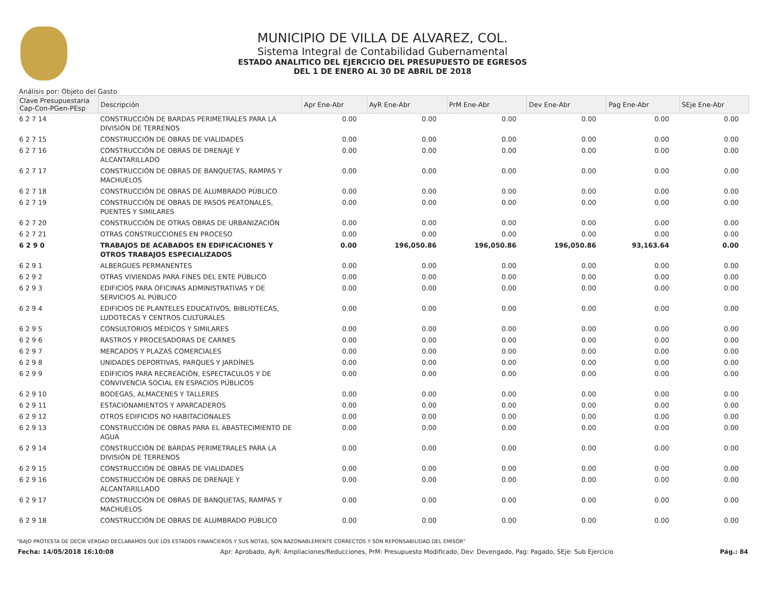MUNICIPIO DE VILLA DE ALVAREZ, COL.
Sistema Integral de Contabilidad Gubernamental
ESTADO ANALITICO DEL EJERCICIO DEL PRESUPUESTO DE EGRESOS
DEL 1 DE ENERO AL 30 DE ABRIL DE 2018
Análisis por: Objeto del Gasto
| Clave Presupuestaria Cap-Con-PGen-PEsp | Descripción | Apr Ene-Abr | AyR Ene-Abr | PrM Ene-Abr | Dev Ene-Abr | Pag Ene-Abr | SEje Ene-Abr |
| --- | --- | --- | --- | --- | --- | --- | --- |
| 6 2 7 14 | CONSTRUCCIÓN DE BARDAS PERIMETRALES PARA LA DIVISIÓN DE TERRENOS | 0.00 | 0.00 | 0.00 | 0.00 | 0.00 | 0.00 |
| 6 2 7 15 | CONSTRUCCIÓN DE OBRAS DE VIALIDADES | 0.00 | 0.00 | 0.00 | 0.00 | 0.00 | 0.00 |
| 6 2 7 16 | CONSTRUCCIÓN DE OBRAS DE DRENAJE Y ALCANTARILLADO | 0.00 | 0.00 | 0.00 | 0.00 | 0.00 | 0.00 |
| 6 2 7 17 | CONSTRUCCIÓN DE OBRAS DE BANQUETAS, RAMPAS Y MACHUELOS | 0.00 | 0.00 | 0.00 | 0.00 | 0.00 | 0.00 |
| 6 2 7 18 | CONSTRUCCIÓN DE OBRAS DE ALUMBRADO PÚBLICO | 0.00 | 0.00 | 0.00 | 0.00 | 0.00 | 0.00 |
| 6 2 7 19 | CONSTRUCCIÓN DE OBRAS DE PASOS PEATONALES, PUENTES Y SIMILARES | 0.00 | 0.00 | 0.00 | 0.00 | 0.00 | 0.00 |
| 6 2 7 20 | CONSTRUCCIÓN DE OTRAS OBRAS DE URBANIZACIÓN | 0.00 | 0.00 | 0.00 | 0.00 | 0.00 | 0.00 |
| 6 2 7 21 | OTRAS CONSTRUCCIONES EN PROCESO | 0.00 | 0.00 | 0.00 | 0.00 | 0.00 | 0.00 |
| 6 2 9 0 | TRABAJOS DE ACABADOS EN EDIFICACIONES Y OTROS TRABAJOS ESPECIALIZADOS | 0.00 | 196,050.86 | 196,050.86 | 196,050.86 | 93,163.64 | 0.00 |
| 6 2 9 1 | ALBERGUES PERMANENTES | 0.00 | 0.00 | 0.00 | 0.00 | 0.00 | 0.00 |
| 6 2 9 2 | OTRAS VIVIENDAS PARA FINES DEL ENTE PÚBLICO | 0.00 | 0.00 | 0.00 | 0.00 | 0.00 | 0.00 |
| 6 2 9 3 | EDIFICIOS PARA OFICINAS ADMINISTRATIVAS Y DE SERVICIOS AL PÚBLICO | 0.00 | 0.00 | 0.00 | 0.00 | 0.00 | 0.00 |
| 6 2 9 4 | EDIFICIOS DE PLANTELES EDUCATIVOS, BIBLIOTECAS, LUDOTECAS Y CENTROS CULTURALES | 0.00 | 0.00 | 0.00 | 0.00 | 0.00 | 0.00 |
| 6 2 9 5 | CONSULTORIOS MÉDICOS Y SIMILARES | 0.00 | 0.00 | 0.00 | 0.00 | 0.00 | 0.00 |
| 6 2 9 6 | RASTROS Y PROCESADORAS DE CARNES | 0.00 | 0.00 | 0.00 | 0.00 | 0.00 | 0.00 |
| 6 2 9 7 | MERCADOS Y PLAZAS COMERCIALES | 0.00 | 0.00 | 0.00 | 0.00 | 0.00 | 0.00 |
| 6 2 9 8 | UNIDADES DEPORTIVAS, PARQUES Y JARDÍNES | 0.00 | 0.00 | 0.00 | 0.00 | 0.00 | 0.00 |
| 6 2 9 9 | EDIFICIOS PARA RECREACIÓN, ESPECTACULOS Y DE CONVIVENCIA SOCIAL EN ESPACIOS PÚBLICOS | 0.00 | 0.00 | 0.00 | 0.00 | 0.00 | 0.00 |
| 6 2 9 10 | BODEGAS, ALMACENES Y TALLERES | 0.00 | 0.00 | 0.00 | 0.00 | 0.00 | 0.00 |
| 6 2 9 11 | ESTACIONAMIENTOS Y APARCADEROS | 0.00 | 0.00 | 0.00 | 0.00 | 0.00 | 0.00 |
| 6 2 9 12 | OTROS EDIFICIOS NO HABITACIONALES | 0.00 | 0.00 | 0.00 | 0.00 | 0.00 | 0.00 |
| 6 2 9 13 | CONSTRUCCIÓN DE OBRAS PARA EL ABASTECIMIENTO DE AGUA | 0.00 | 0.00 | 0.00 | 0.00 | 0.00 | 0.00 |
| 6 2 9 14 | CONSTRUCCIÓN DE BARDAS PERIMETRALES PARA LA DIVISIÓN DE TERRENOS | 0.00 | 0.00 | 0.00 | 0.00 | 0.00 | 0.00 |
| 6 2 9 15 | CONSTRUCCIÓN DE OBRAS DE VIALIDADES | 0.00 | 0.00 | 0.00 | 0.00 | 0.00 | 0.00 |
| 6 2 9 16 | CONSTRUCCIÓN DE OBRAS DE DRENAJE Y ALCANTARILLADO | 0.00 | 0.00 | 0.00 | 0.00 | 0.00 | 0.00 |
| 6 2 9 17 | CONSTRUCCIÓN DE OBRAS DE BANQUETAS, RAMPAS Y MACHUELOS | 0.00 | 0.00 | 0.00 | 0.00 | 0.00 | 0.00 |
| 6 2 9 18 | CONSTRUCCIÓN DE OBRAS DE ALUMBRADO PÚBLICO | 0.00 | 0.00 | 0.00 | 0.00 | 0.00 | 0.00 |
"BAJO PROTESTA DE DECIR VERDAD DECLARAMOS QUE LOS ESTADOS FINANCIEROS Y SUS NOTAS, SON RAZONABLEMENTE CORRECTOS Y SON REPONSABILIDAD DEL EMISOR"
Fecha: 14/05/2018 16:10:08 Apr: Aprobado, AyR: Ampliaciones/Reducciones, PrM: Presupuesto Modificado, Dev: Devengado, Pag: Pagado, SEje: Sub Ejercicio Pág.: 84